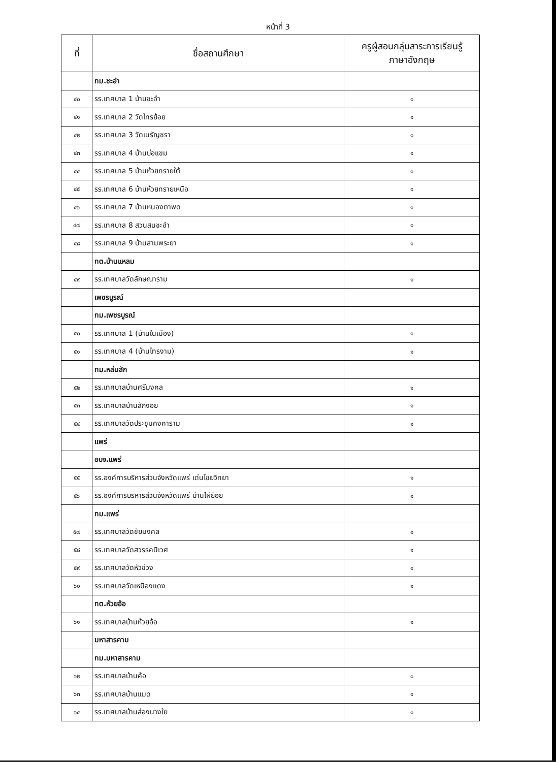หน้าที่ 3
| ที่ | ชื่อสถานศึกษา | ครูผู้สอนกลุ่มสาระการเรียนรู้ ภาษาอังกฤษ |
| --- | --- | --- |
| | ทม.ชะอำ | |
| ๔๐ | รร.เทศบาล 1 บ้านชะอำ | ๑ |
| ๔๑ | รร.เทศบาล 2 วัดไทรย้อย | ๑ |
| ๔๒ | รร.เทศบาล 3 วัดเนรัญชรา | ๑ |
| ๔๓ | รร.เทศบาล 4 บ้านบ่อแขม | ๑ |
| ๔๔ | รร.เทศบาล 5 บ้านห้วยทรายใต้ | ๑ |
| ๔๕ | รร.เทศบาล 6 บ้านห้วยทรายเหนือ | ๑ |
| ๔๖ | รร.เทศบาล 7 บ้านหนองตาพด | ๑ |
| ๔๗ | รร.เทศบาล 8 สวนสนชะอำ | ๑ |
| ๔๘ | รร.เทศบาล 9 บ้านสามพระยา | ๑ |
| | ทต.บ้านแหลม | |
| ๔๙ | รร.เทศบาลวัดลักษณาราม | ๑ |
| | เพชรบูรณ์ | |
| | ทม.เพชรบูรณ์ | |
| ๕๐ | รร.เทศบาล 1 (บ้านในเมือง) | ๑ |
| ๕๑ | รร.เทศบาล 4 (บ้านไทรงาม) | ๑ |
| | ทม.หล่มสัก | |
| ๕๒ | รร.เทศบาลบ้านศรีมงคล | ๑ |
| ๕๓ | รร.เทศบาลบ้านสักงอย | ๑ |
| ๕๔ | รร.เทศบาลวัดประชุมคงคาราม | ๑ |
| | แพร่ | |
| | อบจ.แพร่ | |
| ๕๕ | รร.องค์การบริหารส่วนจังหวัดแพร่ เด่นไชยวิทยา | ๑ |
| ๕๖ | รร.องค์การบริหารส่วนจังหวัดแพร่ บ้านไผ่ย้อย | ๑ |
| | ทม.แพร่ | |
| ๕๗ | รร.เทศบาลวัดชัยมงคล | ๑ |
| ๕๘ | รร.เทศบาลวัดสวรรคนิเวศ | ๑ |
| ๕๙ | รร.เทศบาลวัดหัวข่วง | ๑ |
| ๖๐ | รร.เทศบาลวัดเหมืองแดง | ๑ |
| | ทต.ห้วยอ้อ | |
| ๖๑ | รร.เทศบาลบ้านห้วยอ้อ | ๑ |
| | มหาสารคาม | |
| | ทม.มหาสารคาม | |
| ๖๒ | รร.เทศบาลบ้านค้อ | ๑ |
| ๖๓ | รร.เทศบาลบ้านแมด | ๑ |
| ๖๔ | รร.เทศบาลบ้านส่องนางใย | ๑ |